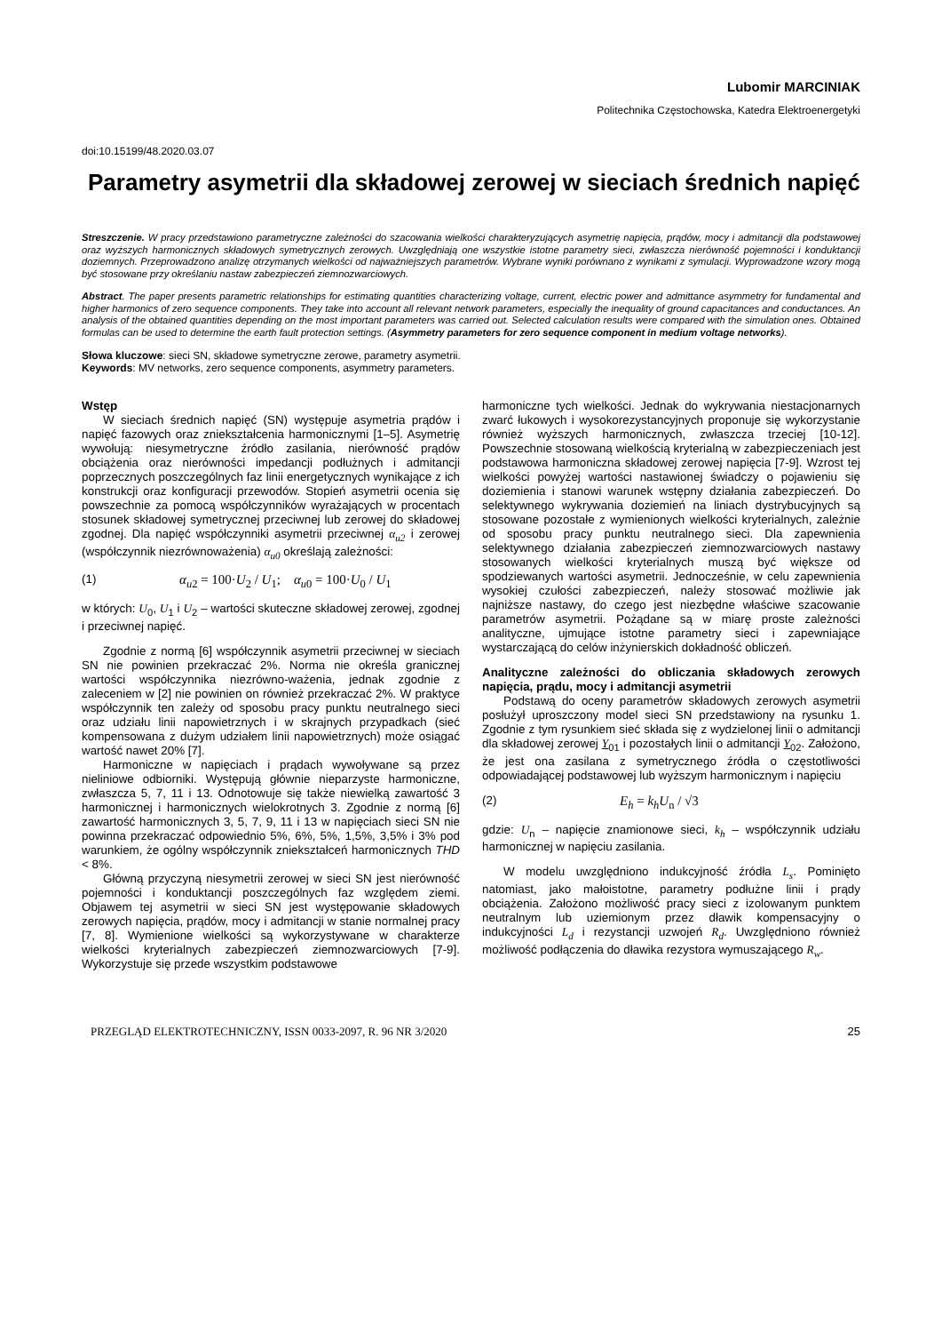Lubomir MARCINIAK
Politechnika Częstochowska, Katedra Elektroenergetyki
doi:10.15199/48.2020.03.07
Parametry asymetrii dla składowej zerowej w sieciach średnich napięć
Streszczenie. W pracy przedstawiono parametryczne zależności do szacowania wielkości charakteryzujących asymetrię napięcia, prądów, mocy i admitancji dla podstawowej oraz wyższych harmonicznych składowych symetrycznych zerowych. Uwzględniają one wszystkie istotne parametry sieci, zwłaszcza nierówność pojemności i konduktancji doziemnych. Przeprowadzono analizę otrzymanych wielkości od najważniejszych parametrów. Wybrane wyniki porównano z wynikami z symulacji. Wyprowadzone wzory mogą być stosowane przy określaniu nastaw zabezpieczeń ziemnozwarciowych.
Abstract. The paper presents parametric relationships for estimating quantities characterizing voltage, current, electric power and admittance asymmetry for fundamental and higher harmonics of zero sequence components. They take into account all relevant network parameters, especially the inequality of ground capacitances and conductances. An analysis of the obtained quantities depending on the most important parameters was carried out. Selected calculation results were compared with the simulation ones. Obtained formulas can be used to determine the earth fault protection settings. (Asymmetry parameters for zero sequence component in medium voltage networks).
Słowa kluczowe: sieci SN, składowe symetryczne zerowe, parametry asymetrii.
Keywords: MV networks, zero sequence components, asymmetry parameters.
Wstęp
W sieciach średnich napięć (SN) występuje asymetria prądów i napięć fazowych oraz zniekształcenia harmonicznymi [1–5]. Asymetrię wywołują: niesymetryczne źródło zasilania, nierówność prądów obciążenia oraz nierówności impedancji podłużnych i admitancji poprzecznych poszczególnych faz linii energetycznych wynikające z ich konstrukcji oraz konfiguracji przewodów. Stopień asymetrii ocenia się powszechnie za pomocą współczynników wyrażających w procentach stosunek składowej symetrycznej przeciwnej lub zerowej do składowej zgodnej. Dla napięć współczynniki asymetrii przeciwnej α<sub>u2</sub> i zerowej (współczynnik niezrównoważenia) α<sub>u0</sub> określają zależności:
(1) α<sub>u</sub><sub>2</sub> = 100·U<sub>2</sub> / U<sub>1</sub>; α<sub>u</sub><sub>0</sub> = 100·U<sub>0</sub> / U<sub>1</sub>
w których: U<sub>0</sub>, U<sub>1</sub> i U<sub>2</sub> – wartości skuteczne składowej zerowej, zgodnej i przeciwnej napięć.
Zgodnie z normą [6] współczynnik asymetrii przeciwnej w sieciach SN nie powinien przekraczać 2%. Norma nie określa granicznej wartości współczynnika niezrówno-ważenia, jednak zgodnie z zaleceniem w [2] nie powinien on również przekraczać 2%. W praktyce współczynnik ten zależy od sposobu pracy punktu neutralnego sieci oraz udziału linii napowietrznych i w skrajnych przypadkach (sieć kompensowana z dużym udziałem linii napowietrznych) może osiągać wartość nawet 20% [7].
Harmoniczne w napięciach i prądach wywoływane są przez nieliniowe odbiorniki. Występują głównie nieparzyste harmoniczne, zwłaszcza 5, 7, 11 i 13. Odnotowuje się także niewielką zawartość 3 harmonicznej i harmonicznych wielokrotnych 3. Zgodnie z normą [6] zawartość harmonicznych 3, 5, 7, 9, 11 i 13 w napięciach sieci SN nie powinna przekraczać odpowiednio 5%, 6%, 5%, 1,5%, 3,5% i 3% pod warunkiem, że ogólny współczynnik zniekształceń harmonicznych THD < 8%.
Główną przyczyną niesymetrii zerowej w sieci SN jest nierówność pojemności i konduktancji poszczególnych faz względem ziemi. Objawem tej asymetrii w sieci SN jest występowanie składowych zerowych napięcia, prądów, mocy i admitancji w stanie normalnej pracy [7, 8]. Wymienione wielkości są wykorzystywane w charakterze wielkości kryterialnych zabezpieczeń ziemnozwarciowych [7-9]. Wykorzystuje się przede wszystkim podstawowe
harmoniczne tych wielkości. Jednak do wykrywania niestacjonarnych zwarć łukowych i wysokorezystancyjnych proponuje się wykorzystanie również wyższych harmonicznych, zwłaszcza trzeciej [10-12]. Powszechnie stosowaną wielkością kryterialną w zabezpieczeniach jest podstawowa harmoniczna składowej zerowej napięcia [7-9]. Wzrost tej wielkości powyżej wartości nastawionej świadczy o pojawieniu się doziemienia i stanowi warunek wstępny działania zabezpieczeń. Do selektywnego wykrywania doziemień na liniach dystrybucyjnych są stosowane pozostałe z wymienionych wielkości kryterialnych, zależnie od sposobu pracy punktu neutralnego sieci. Dla zapewnienia selektywnego działania zabezpieczeń ziemnozwarciowych nastawy stosowanych wielkości kryterialnych muszą być większe od spodziewanych wartości asymetrii. Jednocześnie, w celu zapewnienia wysokiej czułości zabezpieczeń, należy stosować możliwie jak najniższe nastawy, do czego jest niezbędne właściwe szacowanie parametrów asymetrii. Pożądane są w miarę proste zależności analityczne, ujmujące istotne parametry sieci i zapewniające wystarczającą do celów inżynierskich dokładność obliczeń.
Analityczne zależności do obliczania składowych zerowych napięcia, prądu, mocy i admitancji asymetrii
Podstawą do oceny parametrów składowych zerowych asymetrii posłużył uproszczony model sieci SN przedstawiony na rysunku 1. Zgodnie z tym rysunkiem sieć składa się z wydzielonej linii o admitancji dla składowej zerowej Y<sub>01</sub> i pozostałych linii o admitancji Y<sub>02</sub>. Założono, że jest ona zasilana z symetrycznego źródła o częstotliwości odpowiadającej podstawowej lub wyższym harmonicznym i napięciu
(2) E<sub>h</sub> = k<sub>h</sub>U<sub>n</sub> / √3
gdzie: U<sub>n</sub> – napięcie znamionowe sieci, k<sub>h</sub> – współczynnik udziału harmonicznej w napięciu zasilania.
W modelu uwzględniono indukcyjność źródła L<sub>s</sub>. Pominięto natomiast, jako małoistotne, parametry podłużne linii i prądy obciążenia. Założono możliwość pracy sieci z izolowanym punktem neutralnym lub uziemionym przez dławik kompensacyjny o indukcyjności L<sub>d</sub> i rezystancji uzwojeń R<sub>d</sub>. Uwzględniono również możliwość podłączenia do dławika rezystora wymuszającego R<sub>w</sub>.
PRZEGLĄD ELEKTROTECHNICZNY, ISSN 0033-2097, R. 96 NR 3/2020 25